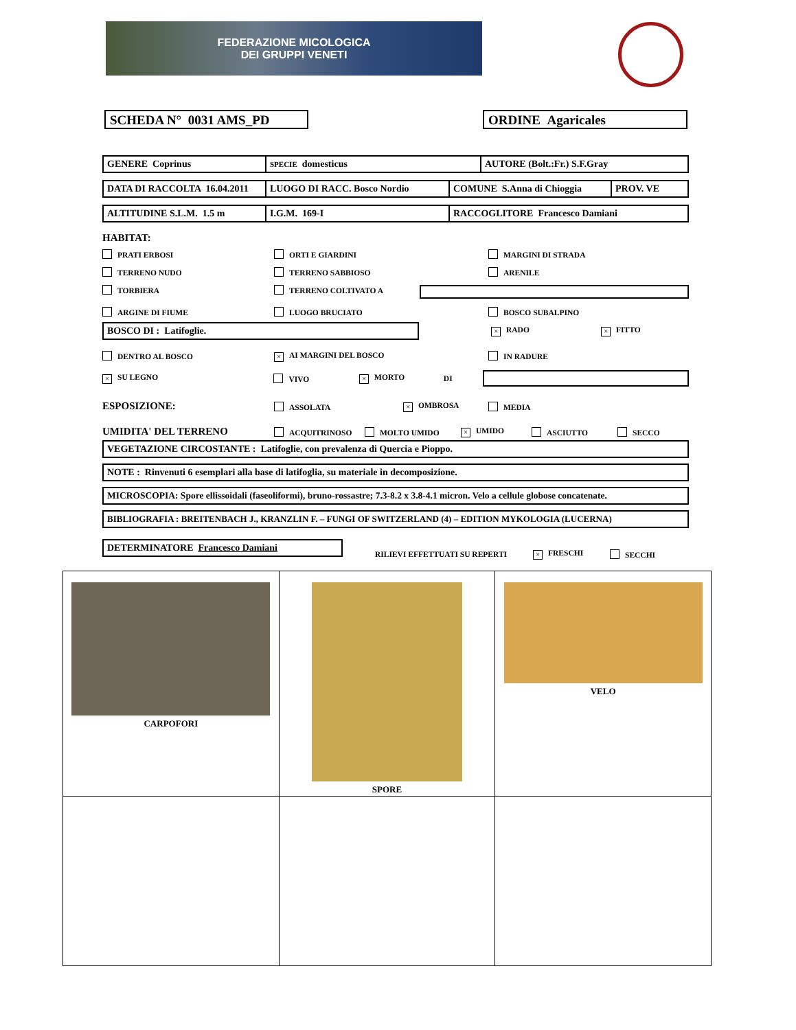FEDERAZIONE MICOLOGICA
DEI GRUPPI VENETI
SCHEDA N° 0031 AMS_PD ORDINE Agaricales
| GENERE Coprinus | SPECIE domesticus | AUTORE (Bolt.:Fr.) S.F.Gray |
| DATA DI RACCOLTA 16.04.2011 | LUOGO DI RACC. Bosco Nordio | COMUNE S.Anna di Chioggia | PROV. VE |
| ALTITUDINE S.L.M. 1.5 m | I.G.M. 169-I | RACCOGLITORE Francesco Damiani |
HABITAT:
PRATI ERBOSI
ORTI E GIARDINI
MARGINI DI STRADA
TERRENO NUDO
TERRENO SABBIOSO
ARENILE
TORBIERA
TERRENO COLTIVATO A
ARGINE DI FIUME
LUOGO BRUCIATO
BOSCO SUBALPINO
BOSCO DI : Latifoglie.
× RADO
× FITTO
DENTRO AL BOSCO
× AI MARGINI DEL BOSCO
IN RADURE
× SU LEGNO VIVO
× MORTO DI
ESPOSIZIONE:
ASSOLATA
× OMBROSA MEDIA
UMIDITA' DEL TERRENO
ACQUITRINOSO MOLTO UMIDO
× UMIDO ASCIUTTO SECCO
VEGETAZIONE CIRCOSTANTE : Latifoglie, con prevalenza di Quercia e Pioppo.
NOTE : Rinvenuti 6 esemplari alla base di latifoglia, su materiale in decomposizione.
MICROSCOPIA: Spore ellissoidali (faseoliformi), bruno-rossastre; 7.3-8.2 x 3.8-4.1 micron. Velo a cellule globose concatenate.
BIBLIOGRAFIA : BREITENBACH J., KRANZLIN F. – FUNGI OF SWITZERLAND (4) – EDITION MYKOLOGIA (LUCERNA)
DETERMINATORE Francesco Damiani
RILIEVI EFFETTUATI SU REPERTI
× FRESCHI SECCHI
| CARPOFORI | SPORE | VELO |